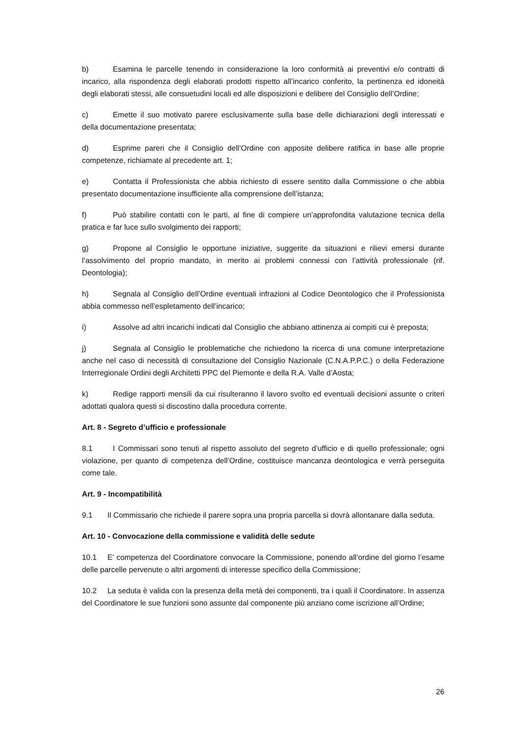b) Esamina le parcelle tenendo in considerazione la loro conformità ai preventivi e/o contratti di incarico, alla rispondenza degli elaborati prodotti rispetto all’incarico conferito, la pertinenza ed idoneità degli elaborati stessi, alle consuetudini locali ed alle disposizioni e delibere del Consiglio dell’Ordine;
c) Emette il suo motivato parere esclusivamente sulla base delle dichiarazioni degli interessati e della documentazione presentata;
d) Esprime pareri che il Consiglio dell’Ordine con apposite delibere ratifica in base alle proprie competenze, richiamate al precedente art. 1;
e) Contatta il Professionista che abbia richiesto di essere sentito dalla Commissione o che abbia presentato documentazione insufficiente alla comprensione dell’istanza;
f) Può stabilire contatti con le parti, al fine di compiere un’approfondita valutazione tecnica della pratica e far luce sullo svolgimento dei rapporti;
g) Propone al Consiglio le opportune iniziative, suggerite da situazioni e rilievi emersi durante l’assolvimento del proprio mandato, in merito ai problemi connessi con l’attività professionale (rif. Deontologia);
h) Segnala al Consiglio dell’Ordine eventuali infrazioni al Codice Deontologico che il Professionista abbia commesso nell’espletamento dell’incarico;
i) Assolve ad altri incarichi indicati dal Consiglio che abbiano attinenza ai compiti cui è preposta;
j) Segnala al Consiglio le problematiche che richiedono la ricerca di una comune interpretazione anche nel caso di necessità di consultazione del Consiglio Nazionale (C.N.A.P.P.C.) o della Federazione Interregionale Ordini degli Architetti PPC del Piemonte e della R.A. Valle d’Aosta;
k) Redige rapporti mensili da cui risulteranno il lavoro svolto ed eventuali decisioni assunte o criteri adottati qualora questi si discostino dalla procedura corrente.
Art. 8 - Segreto d’ufficio e professionale
8.1 I Commissari sono tenuti al rispetto assoluto del segreto d’ufficio e di quello professionale; ogni violazione, per quanto di competenza dell’Ordine, costituisce mancanza deontologica e verrà perseguita come tale.
Art. 9 - Incompatibilità
9.1 Il Commissario che richiede il parere sopra una propria parcella si dovrà allontanare dalla seduta.
Art. 10 - Convocazione della commissione e validità delle sedute
10.1 E’ competenza del Coordinatore convocare la Commissione, ponendo all’ordine del giorno l’esame delle parcelle pervenute o altri argomenti di interesse specifico della Commissione;
10.2 La seduta è valida con la presenza della metà dei componenti, tra i quali il Coordinatore. In assenza del Coordinatore le sue funzioni sono assunte dal componente più anziano come iscrizione all’Ordine;
26